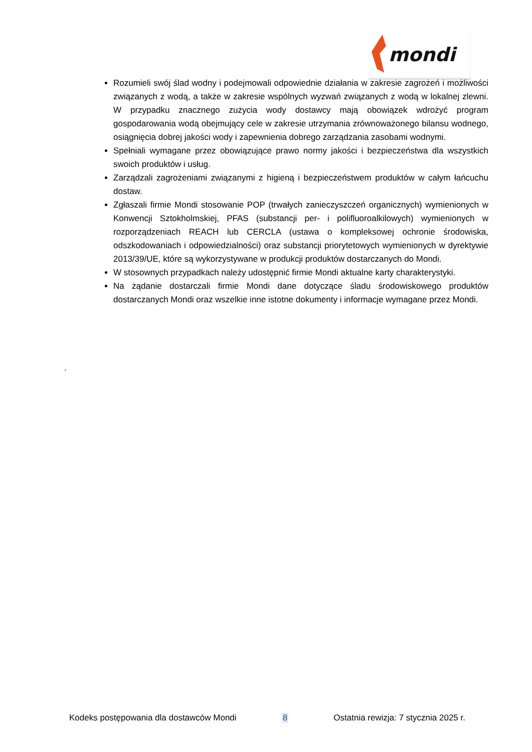mondi
Rozumieli swój ślad wodny i podejmowali odpowiednie działania w zakresie zagrożeń i możliwości związanych z wodą, a także w zakresie wspólnych wyzwań związanych z wodą w lokalnej zlewni. W przypadku znacznego zużycia wody dostawcy mają obowiązek wdrożyć program gospodarowania wodą obejmujący cele w zakresie utrzymania zrównoważonego bilansu wodnego, osiągnięcia dobrej jakości wody i zapewnienia dobrego zarządzania zasobami wodnymi.
Spełniali wymagane przez obowiązujące prawo normy jakości i bezpieczeństwa dla wszystkich swoich produktów i usług.
Zarządzali zagrożeniami związanymi z higieną i bezpieczeństwem produktów w całym łańcuchu dostaw.
Zgłaszali firmie Mondi stosowanie POP (trwałych zanieczyszczeń organicznych) wymienionych w Konwencji Sztokholmskiej, PFAS (substancji per- i polifluoroalkilowych) wymienionych w rozporządzeniach REACH lub CERCLA (ustawa o kompleksowej ochronie środowiska, odszkodowaniach i odpowiedzialności) oraz substancji priorytetowych wymienionych w dyrektywie 2013/39/UE, które są wykorzystywane w produkcji produktów dostarczanych do Mondi.
W stosownych przypadkach należy udostępnić firmie Mondi aktualne karty charakterystyki.
Na żądanie dostarczali firmie Mondi dane dotyczące śladu środowiskowego produktów dostarczanych Mondi oraz wszelkie inne istotne dokumenty i informacje wymagane przez Mondi.
.
Kodeks postępowania dla dostawców Mondi 8 Ostatnia rewizja: 7 stycznia 2025 r.